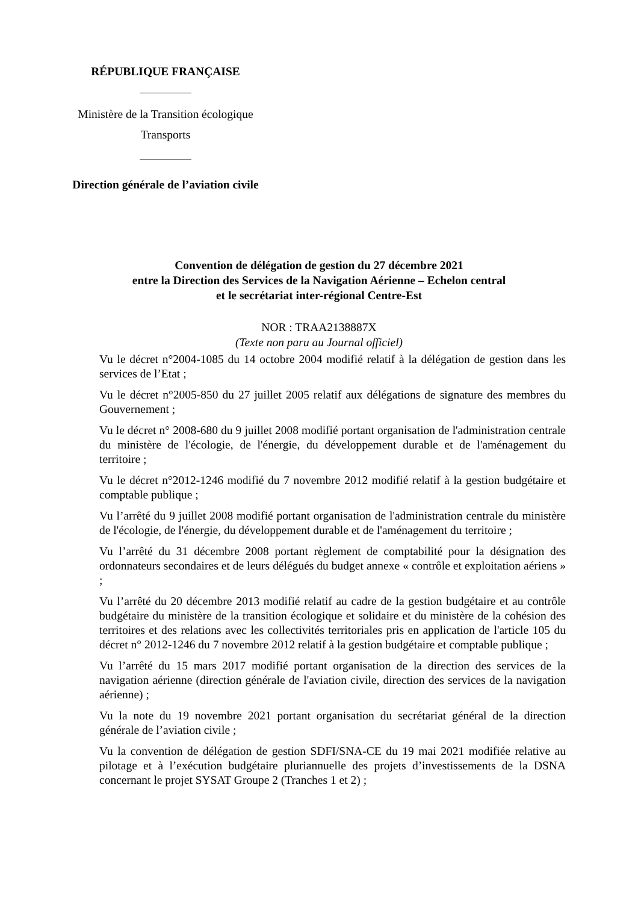RÉPUBLIQUE FRANÇAISE
Ministère de la Transition écologique
Transports
Direction générale de l’aviation civile
Convention de délégation de gestion du 27 décembre 2021
entre la Direction des Services de la Navigation Aérienne – Echelon central
et le secrétariat inter-régional Centre-Est
NOR : TRAA2138887X
(Texte non paru au Journal officiel)
Vu le décret n°2004-1085 du 14 octobre 2004 modifié relatif à la délégation de gestion dans les services de l’Etat ;
Vu le décret n°2005-850 du 27 juillet 2005 relatif aux délégations de signature des membres du Gouvernement ;
Vu le décret n° 2008-680 du 9 juillet 2008 modifié portant organisation de l'administration centrale du ministère de l'écologie, de l'énergie, du développement durable et de l'aménagement du territoire ;
Vu le décret n°2012-1246 modifié du 7 novembre 2012 modifié relatif à la gestion budgétaire et comptable publique ;
Vu l’arrêté du 9 juillet 2008 modifié portant organisation de l'administration centrale du ministère de l'écologie, de l'énergie, du développement durable et de l'aménagement du territoire ;
Vu l’arrêté du 31 décembre 2008 portant règlement de comptabilité pour la désignation des ordonnateurs secondaires et de leurs délégués du budget annexe « contrôle et exploitation aériens » ;
Vu l’arrêté du 20 décembre 2013 modifié relatif au cadre de la gestion budgétaire et au contrôle budgétaire du ministère de la transition écologique et solidaire et du ministère de la cohésion des territoires et des relations avec les collectivités territoriales pris en application de l'article 105 du décret n° 2012-1246 du 7 novembre 2012 relatif à la gestion budgétaire et comptable publique ;
Vu l’arrêté du 15 mars 2017 modifié portant organisation de la direction des services de la navigation aérienne (direction générale de l'aviation civile, direction des services de la navigation aérienne) ;
Vu la note du 19 novembre 2021 portant organisation du secrétariat général de la direction générale de l’aviation civile ;
Vu la convention de délégation de gestion SDFI/SNA-CE du 19 mai 2021 modifiée relative au pilotage et à l’exécution budgétaire pluriannuelle des projets d’investissements de la DSNA concernant le projet SYSAT Groupe 2 (Tranches 1 et 2) ;